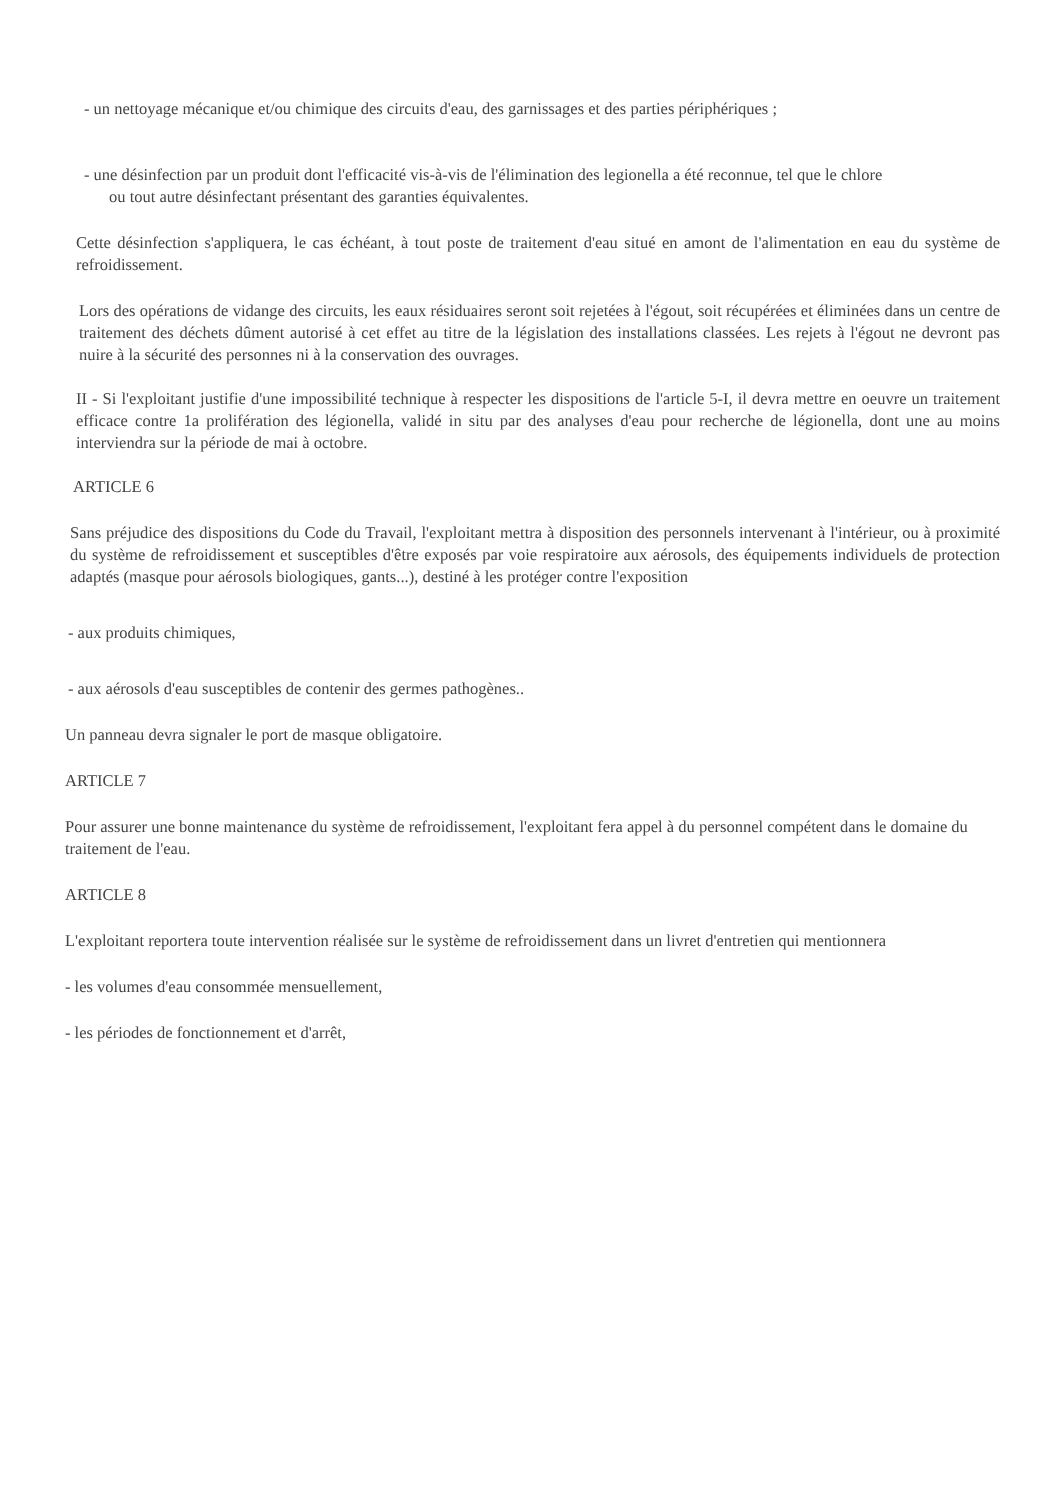- un nettoyage mécanique et/ou chimique des circuits d'eau, des garnissages et des parties périphériques ;
- une désinfection par un produit dont l'efficacité vis-à-vis de l'élimination des legionella a été reconnue, tel que le chlore
ou tout autre désinfectant présentant des garanties équivalentes.
Cette désinfection s'appliquera, le cas échéant, à tout poste de traitement d'eau situé en amont de l'alimentation en eau du système de refroidissement.
Lors des opérations de vidange des circuits, les eaux résiduaires seront soit rejetées à l'égout, soit récupérées et éliminées dans un centre de traitement des déchets dûment autorisé à cet effet au titre de la législation des installations classées. Les rejets à l'égout ne devront pas nuire à la sécurité des personnes ni à la conservation des ouvrages.
II - Si l'exploitant justifie d'une impossibilité technique à respecter les dispositions de l'article 5-I, il devra mettre en oeuvre un traitement efficace contre 1a prolifération des légionella, validé in situ par des analyses d'eau pour recherche de légionella, dont une au moins interviendra sur la période de mai à octobre.
ARTICLE 6
Sans préjudice des dispositions du Code du Travail, l'exploitant mettra à disposition des personnels intervenant à l'intérieur, ou à proximité du système de refroidissement et susceptibles d'être exposés par voie respiratoire aux aérosols, des équipements individuels de protection adaptés (masque pour aérosols biologiques, gants...), destiné à les protéger contre l'exposition
- aux produits chimiques,
- aux aérosols d'eau susceptibles de contenir des germes pathogènes..
Un panneau devra signaler le port de masque obligatoire.
ARTICLE 7
Pour assurer une bonne maintenance du système de refroidissement, l'exploitant fera appel à du personnel compétent dans le domaine du traitement de l'eau.
ARTICLE 8
L'exploitant reportera toute intervention réalisée sur le système de refroidissement dans un livret d'entretien qui mentionnera
- les volumes d'eau consommée mensuellement,
- les périodes de fonctionnement et d'arrêt,